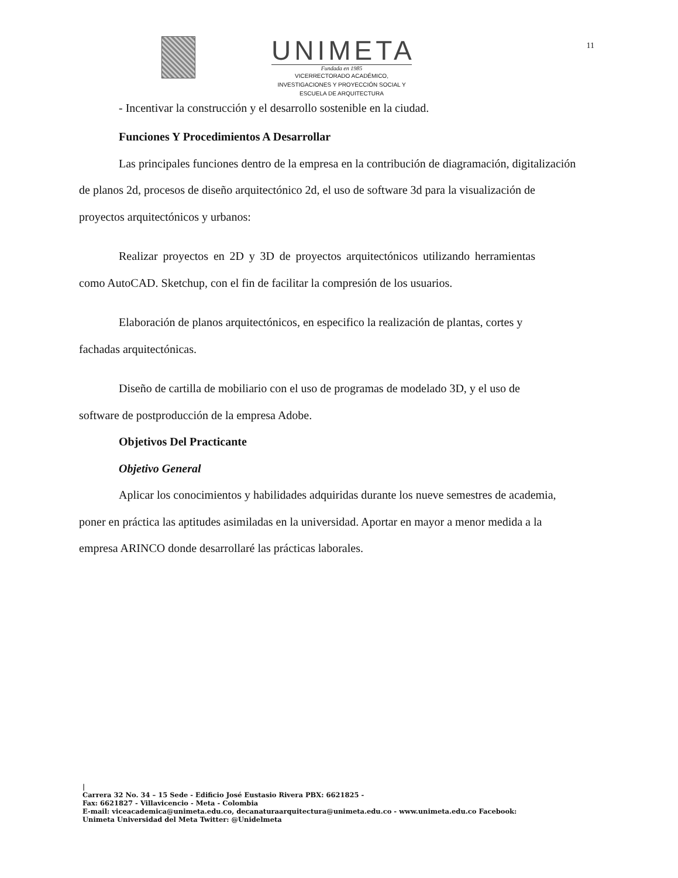UNIMETA
Fundada en 1985
VICERRECTORADO ACADÉMICO,
INVESTIGACIONES Y PROYECCIÓN SOCIAL Y
ESCUELA DE ARQUITECTURA
11
- Incentivar la construcción y el desarrollo sostenible en la ciudad.
Funciones Y Procedimientos A Desarrollar
Las principales funciones dentro de la empresa en la contribución de diagramación, digitalización de planos 2d, procesos de diseño arquitectónico 2d, el uso de software 3d para la visualización de proyectos arquitectónicos y urbanos:
Realizar proyectos en 2D y 3D de proyectos arquitectónicos utilizando herramientas como AutoCAD. Sketchup, con el fin de facilitar la compresión de los usuarios.
Elaboración de planos arquitectónicos, en especifico la realización de plantas, cortes y fachadas arquitectónicas.
Diseño de cartilla de mobiliario con el uso de programas de modelado 3D, y el uso de software de postproducción de la empresa Adobe.
Objetivos Del Practicante
Objetivo General
Aplicar los conocimientos y habilidades adquiridas durante los nueve semestres de academia, poner en práctica las aptitudes asimiladas en la universidad. Aportar en mayor a menor medida a la empresa ARINCO donde desarrollaré las prácticas laborales.
|
Carrera 32 No. 34 – 15 Sede - Edificio José Eustasio Rivera PBX: 6621825 -
Fax: 6621827 - Villavicencio - Meta - Colombia
E-mail: viceacademica@unimeta.edu.co, decanaturaarquitectura@unimeta.edu.co - www.unimeta.edu.co Facebook:
Unimeta Universidad del Meta Twitter: @Unidelmeta